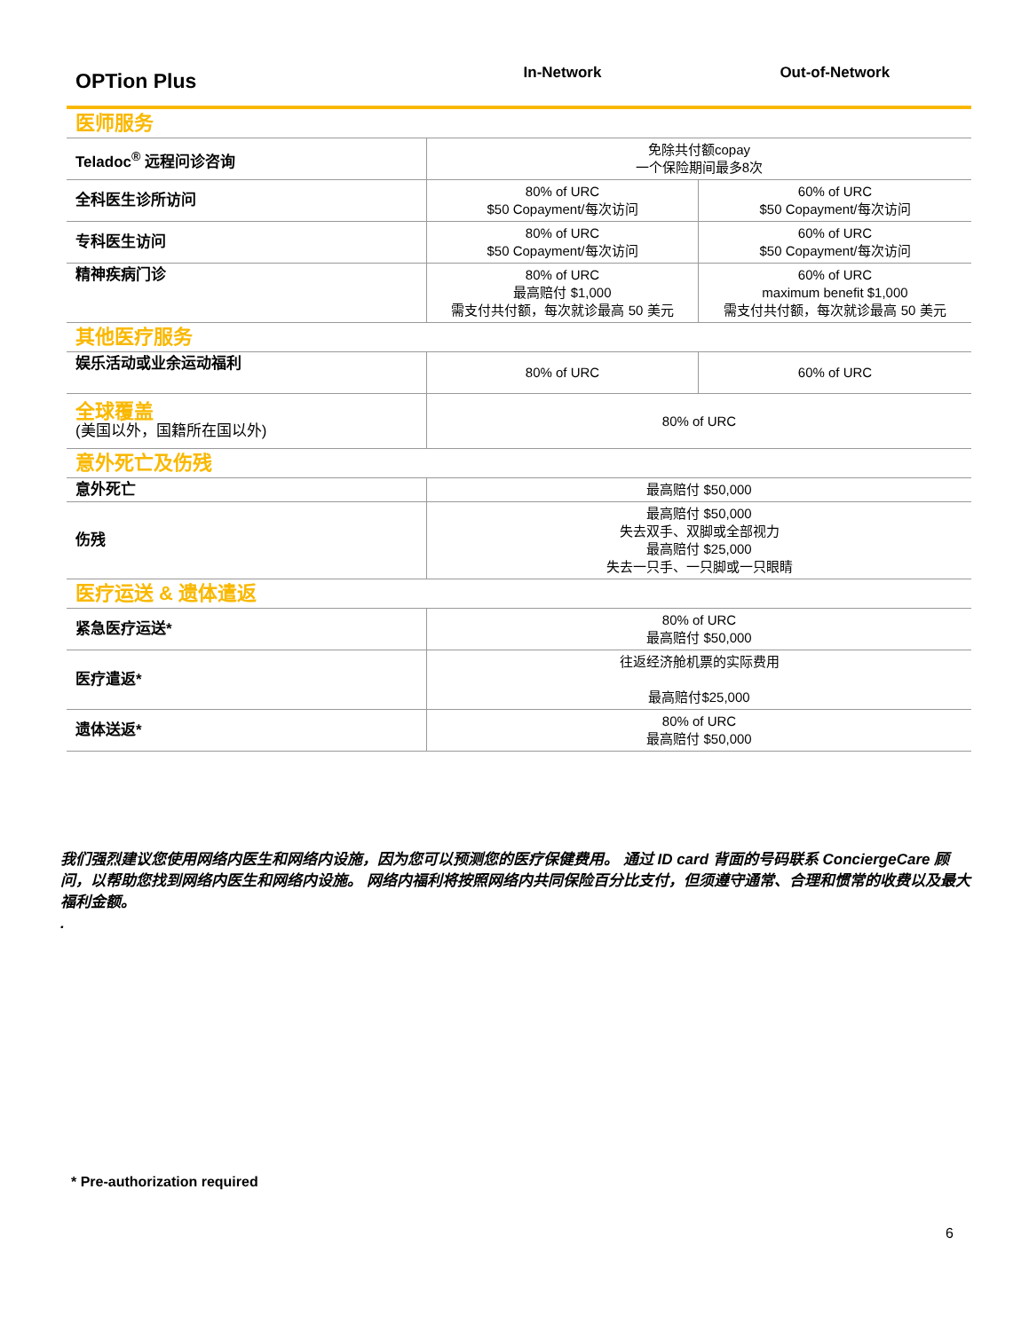| OPTion Plus | In-Network | Out-of-Network |
| --- | --- | --- |
| 医师服务 | | |
| Teladoc<sup>®</sup> 远程问诊咨询 | 免除共付额copay 一个保险期间最多8次 | |
| 全科医生诊所访问 | 80% of URC $50 Copayment/每次访问 | 60% of URC $50 Copayment/每次访问 |
| 专科医生访问 | 80% of URC $50 Copayment/每次访问 | 60% of URC $50 Copayment/每次访问 |
| 精神疾病门诊 | 80% of URC 最高赔付 $1,000 需支付共付额，每次就诊最高 50 美元 | 60% of URC maximum benefit $1,000 需支付共付额，每次就诊最高 50 美元 |
| 其他医疗服务 | | |
| 娱乐活动或业余运动福利 | 80% of URC | 60% of URC |
| 全球覆盖 (美国以外，国籍所在国以外) | 80% of URC | |
| 意外死亡及伤残 | | |
| 意外死亡 | 最高赔付 $50,000 | |
| 伤残 | 最高赔付 $50,000 失去双手、双脚或全部视力 最高赔付 $25,000 失去一只手、一只脚或一只眼睛 | |
| 医疗运送 & 遗体遣返 | | |
| 紧急医疗运送* | 80% of URC 最高赔付 $50,000 | |
| 医疗遣返* | 往返经济舱机票的实际费用 最高赔付$25,000 | |
| 遗体送返* | 80% of URC 最高赔付 $50,000 | |
我们强烈建议您使用网络内医生和网络内设施，因为您可以预测您的医疗保健费用。 通过 ID card 背面的号码联系 ConciergeCare 顾问，以帮助您找到网络内医生和网络内设施。 网络内福利将按照网络内共同保险百分比支付，但须遵守通常、合理和惯常的收费以及最大福利金额。
.
* Pre-authorization required
6